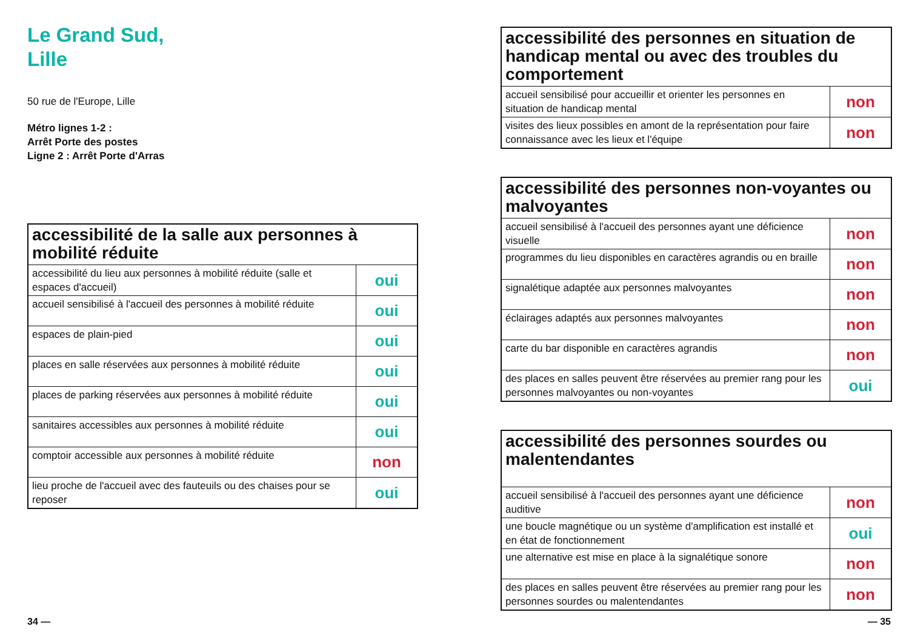Le Grand Sud,
Lille
50 rue de l'Europe, Lille
Métro lignes 1-2 :
Arrêt Porte des postes
Ligne 2 : Arrêt Porte d'Arras
| accessibilité de la salle aux personnes à mobilité réduite | |
| --- | --- |
| accessibilité du lieu aux personnes à mobilité réduite (salle et espaces d'accueil) | oui |
| accueil sensibilisé à l'accueil des personnes à mobilité réduite | oui |
| espaces de plain-pied | oui |
| places en salle réservées aux personnes à mobilité réduite | oui |
| places de parking réservées aux personnes à mobilité réduite | oui |
| sanitaires accessibles aux personnes à mobilité réduite | oui |
| comptoir accessible aux personnes à mobilité réduite | non |
| lieu proche de l'accueil avec des fauteuils ou des chaises pour se reposer | oui |
| accessibilité des personnes en situation de handicap mental ou avec des troubles du comportement | |
| --- | --- |
| accueil sensibilisé pour accueillir et orienter les personnes en situation de handicap mental | non |
| visites des lieux possibles en amont de la représentation pour faire connaissance avec les lieux et l'équipe | non |
| accessibilité des personnes non-voyantes ou malvoyantes | |
| --- | --- |
| accueil sensibilisé à l'accueil des personnes ayant une déficience visuelle | non |
| programmes du lieu disponibles en caractères agrandis ou en braille | non |
| signalétique adaptée aux personnes malvoyantes | non |
| éclairages adaptés aux personnes malvoyantes | non |
| carte du bar disponible en caractères agrandis | non |
| des places en salles peuvent être réservées au premier rang pour les personnes malvoyantes ou non-voyantes | oui |
| accessibilité des personnes sourdes ou malentendantes | |
| --- | --- |
| accueil sensibilisé à l'accueil des personnes ayant une déficience auditive | non |
| une boucle magnétique ou un système d'amplification est installé et en état de fonctionnement | oui |
| une alternative est mise en place à la signalétique sonore | non |
| des places en salles peuvent être réservées au premier rang pour les personnes sourdes ou malentendantes | non |
34 — — 35